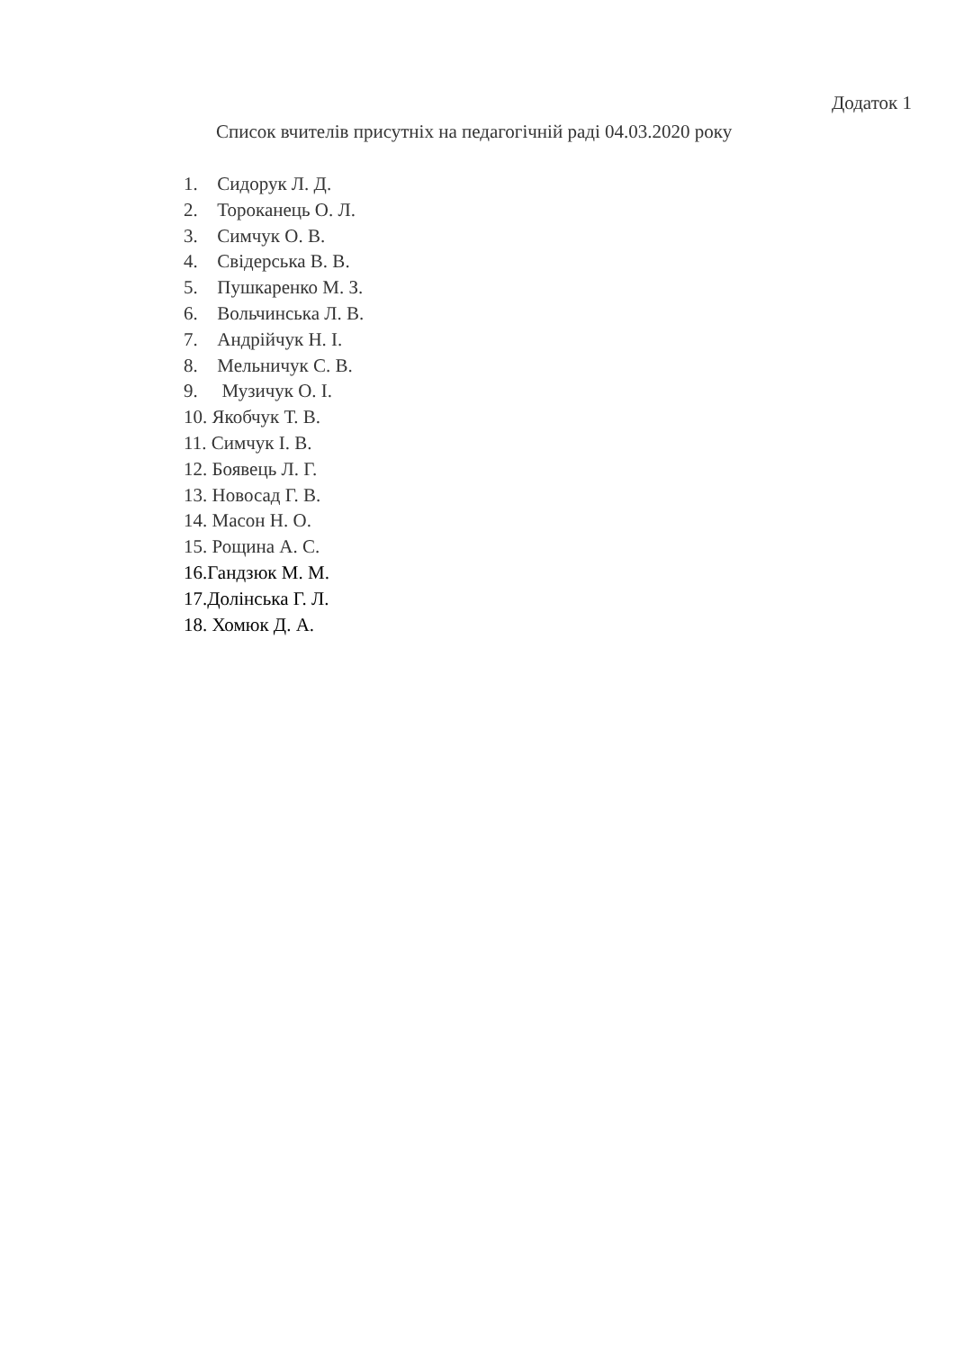Додаток 1
Список вчителів присутніх на педагогічній раді 04.03.2020 року
1. Сидорук Л. Д.
2. Тороканець О. Л.
3. Симчук О. В.
4. Свідерська В. В.
5. Пушкаренко М. З.
6. Вольчинська Л. В.
7. Андрійчук Н. І.
8. Мельничук С. В.
9. Музичук О. І.
10. Якобчук Т. В.
11. Симчук І. В.
12. Боявець Л. Г.
13. Новосад Г. В.
14. Масон Н. О.
15. Рощина А. С.
16.Гандзюк М. М.
17.Долінська Г. Л.
18. Хомюк Д. А.